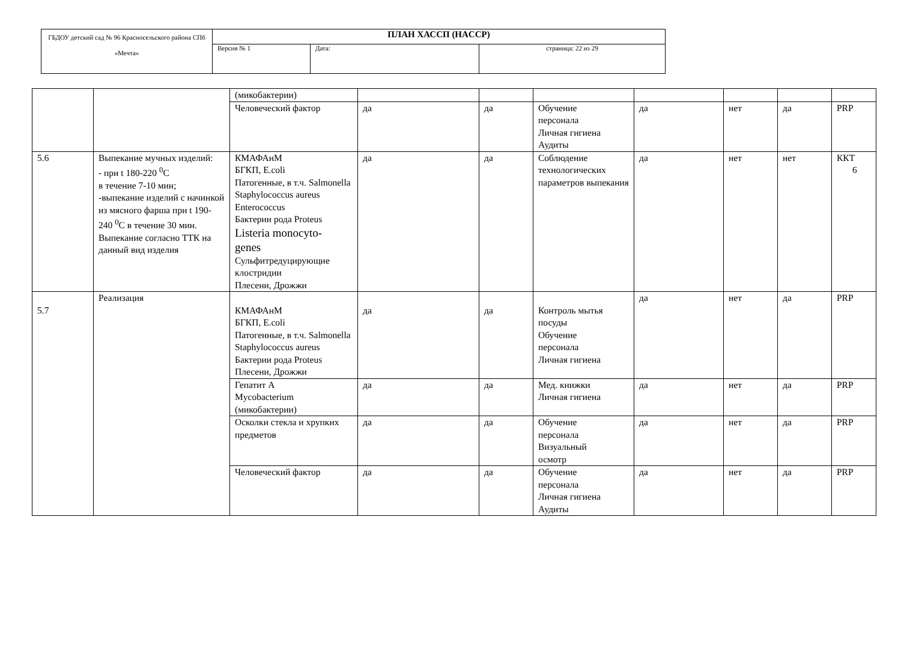| ГБДОУ детский сад № 96 Красносельского района СПб «Мечта» | ПЛАН ХАССП (HACCP) | | |
| | Версия № 1 | Дата: | страница: 22 из 29 |
| | | (микобактерии) | | | | | | | |
| | | Человеческий фактор | да | да | Обучение персонала Личная гигиена Аудиты | да | нет | да | PRP |
| 5.6 | Выпекание мучных изделий: - при t 180-220 <sup>0</sup>С в течение 7-10 мин; -выпекание изделий с начинкой из мясного фарша при t 190-240 <sup>0</sup>С в течение 30 мин. Выпекание согласно ТТК на данный вид изделия | КМАФАнМ БГКП, E.coli Патогенные, в т.ч. Salmonella Staphylococcus aureus Enterococcus Бактерии рода Proteus Listeria monocyto- genes Сульфитредуцирующие клостридии Плесени, Дрожжи | да | да | Соблюдение технологических параметров выпекания | да | нет | нет | ККТ 6 |
| 5.7 | Реализация | КМАФАнМ БГКП, E.coli Патогенные, в т.ч. Salmonella Staphylococcus aureus Бактерии рода Proteus Плесени, Дрожжи | да | да | Контроль мытья посуды Обучение персонала Личная гигиена | да | нет | да | PRP |
| | | Гепатит А Mycobacterium (микобактерии) | да | да | Мед. книжки Личная гигиена | да | нет | да | PRP |
| | | Осколки стекла и хрупких предметов | да | да | Обучение персонала Визуальный осмотр | да | нет | да | PRP |
| | | Человеческий фактор | да | да | Обучение персонала Личная гигиена Аудиты | да | нет | да | PRP |